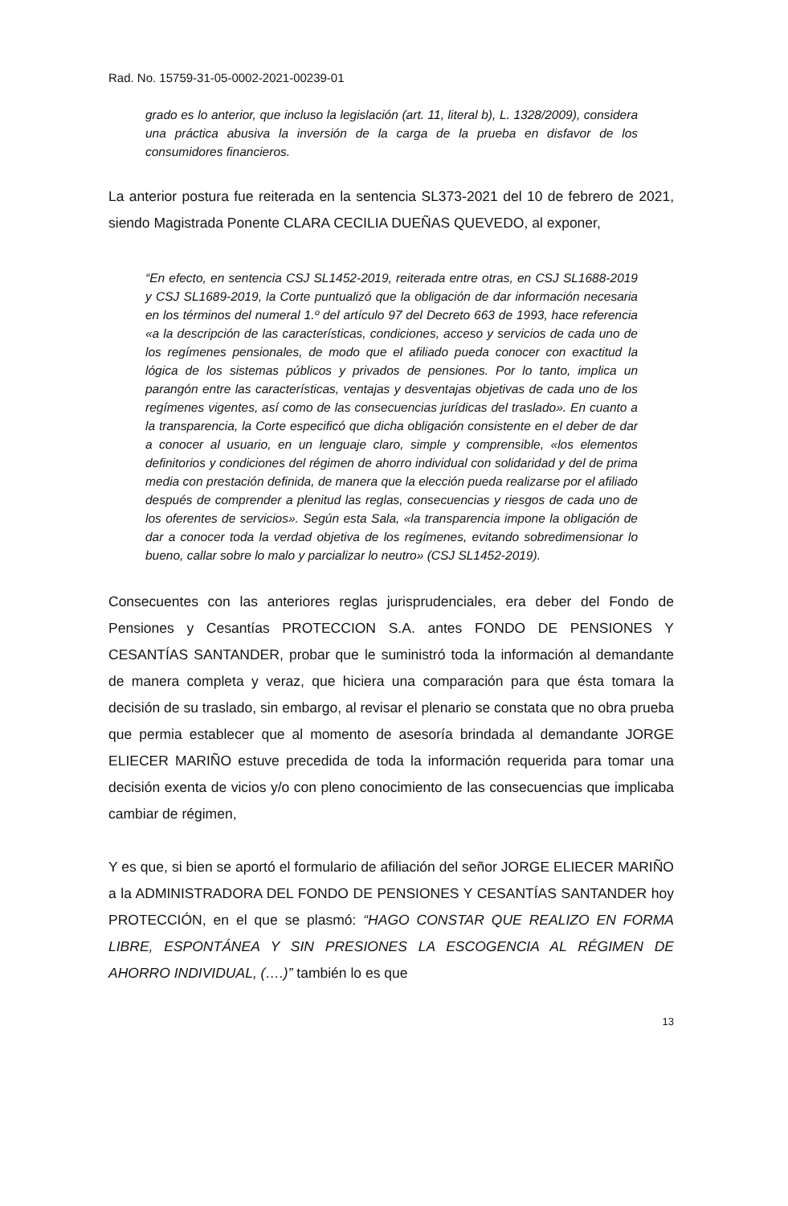Rad. No. 15759-31-05-0002-2021-00239-01
grado es lo anterior, que incluso la legislación (art. 11, literal b), L. 1328/2009), considera una práctica abusiva la inversión de la carga de la prueba en disfavor de los consumidores financieros.
La anterior postura fue reiterada en la sentencia SL373-2021 del 10 de febrero de 2021, siendo Magistrada Ponente CLARA CECILIA DUEÑAS QUEVEDO, al exponer,
“En efecto, en sentencia CSJ SL1452-2019, reiterada entre otras, en CSJ SL1688-2019 y CSJ SL1689-2019, la Corte puntualizó que la obligación de dar información necesaria en los términos del numeral 1.º del artículo 97 del Decreto 663 de 1993, hace referencia «a la descripción de las características, condiciones, acceso y servicios de cada uno de los regímenes pensionales, de modo que el afiliado pueda conocer con exactitud la lógica de los sistemas públicos y privados de pensiones. Por lo tanto, implica un parangón entre las características, ventajas y desventajas objetivas de cada uno de los regímenes vigentes, así como de las consecuencias jurídicas del traslado». En cuanto a la transparencia, la Corte especificó que dicha obligación consistente en el deber de dar a conocer al usuario, en un lenguaje claro, simple y comprensible, «los elementos definitorios y condiciones del régimen de ahorro individual con solidaridad y del de prima media con prestación definida, de manera que la elección pueda realizarse por el afiliado después de comprender a plenitud las reglas, consecuencias y riesgos de cada uno de los oferentes de servicios». Según esta Sala, «la transparencia impone la obligación de dar a conocer toda la verdad objetiva de los regímenes, evitando sobredimensionar lo bueno, callar sobre lo malo y parcializar lo neutro» (CSJ SL1452-2019).
Consecuentes con las anteriores reglas jurisprudenciales, era deber del Fondo de Pensiones y Cesantías PROTECCION S.A. antes FONDO DE PENSIONES Y CESANTÍAS SANTANDER, probar que le suministró toda la información al demandante de manera completa y veraz, que hiciera una comparación para que ésta tomara la decisión de su traslado, sin embargo, al revisar el plenario se constata que no obra prueba que permia establecer que al momento de asesoría brindada al demandante JORGE ELIECER MARIÑO estuve precedida de toda la información requerida para tomar una decisión exenta de vicios y/o con pleno conocimiento de las consecuencias que implicaba cambiar de régimen,
Y es que, si bien se aportó el formulario de afiliación del señor JORGE ELIECER MARIÑO a la ADMINISTRADORA DEL FONDO DE PENSIONES Y CESANTÍAS SANTANDER hoy PROTECCIÓN, en el que se plasmó: “HAGO CONSTAR QUE REALIZO EN FORMA LIBRE, ESPONTÁNEA Y SIN PRESIONES LA ESCOGENCIA AL RÉGIMEN DE AHORRO INDIVIDUAL, (….)” también lo es que
13